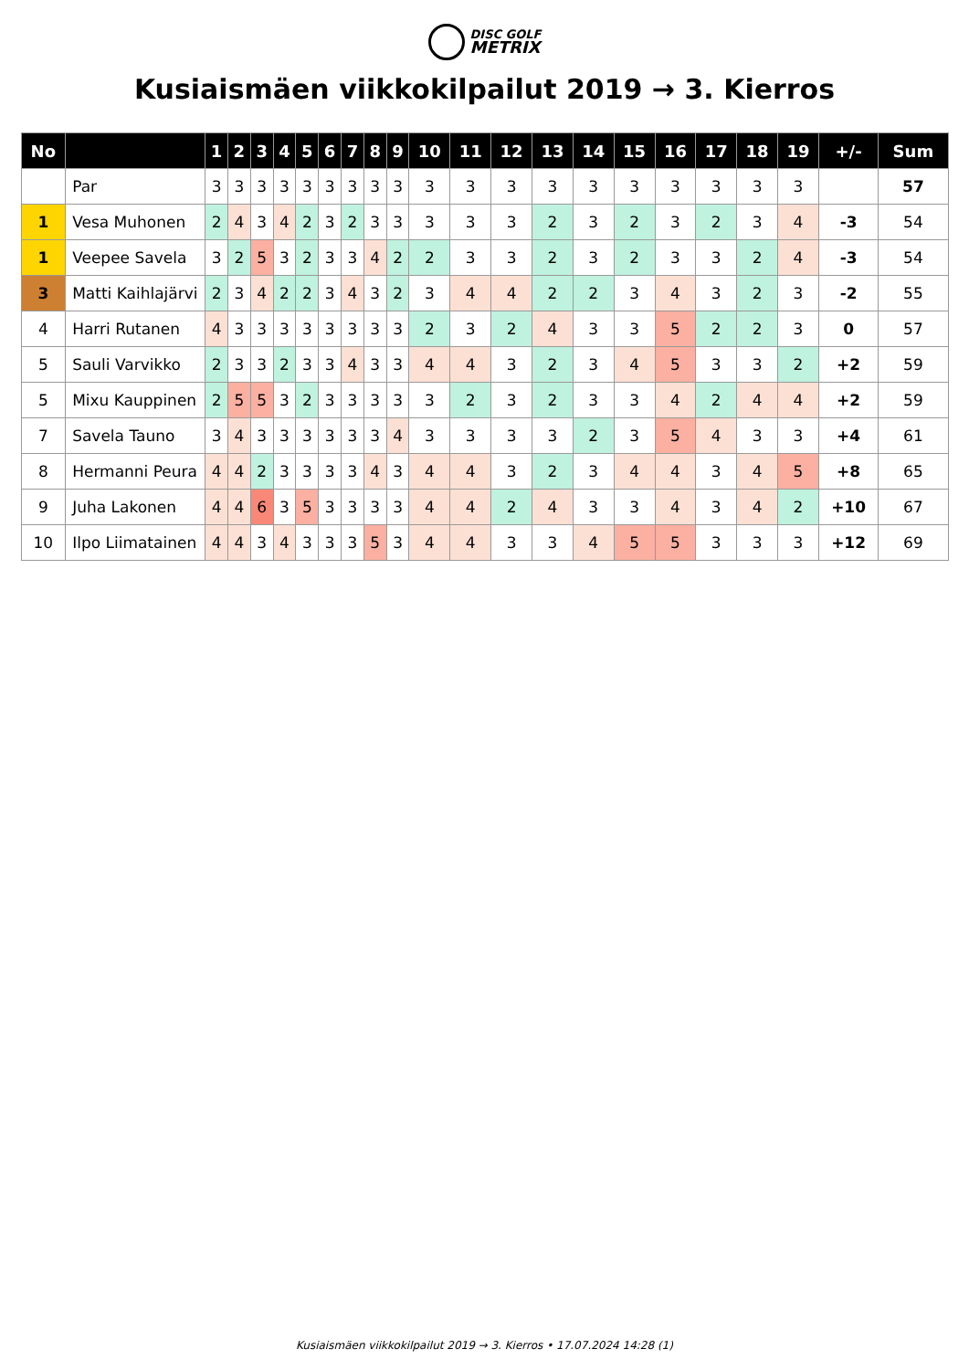DISC GOLF
METRIX
Kusiaismäen viikkokilpailut 2019 → 3. Kierros
| No | | 1 | 2 | 3 | 4 | 5 | 6 | 7 | 8 | 9 | 10 | 11 | 12 | 13 | 14 | 15 | 16 | 17 | 18 | 19 | +/- | Sum |
| --- | --- | --- | --- | --- | --- | --- | --- | --- | --- | --- | --- | --- | --- | --- | --- | --- | --- | --- | --- | --- | --- | --- |
| | Par | 3 | 3 | 3 | 3 | 3 | 3 | 3 | 3 | 3 | 3 | 3 | 3 | 3 | 3 | 3 | 3 | 3 | 3 | 3 | | 57 |
| 1 | Vesa Muhonen | 2 | 4 | 3 | 4 | 2 | 3 | 2 | 3 | 3 | 3 | 3 | 3 | 2 | 3 | 2 | 3 | 2 | 3 | 4 | -3 | 54 |
| 1 | Veepee Savela | 3 | 2 | 5 | 3 | 2 | 3 | 3 | 4 | 2 | 2 | 3 | 3 | 2 | 3 | 2 | 3 | 3 | 2 | 4 | -3 | 54 |
| 3 | Matti Kaihlajärvi | 2 | 3 | 4 | 2 | 2 | 3 | 4 | 3 | 2 | 3 | 4 | 4 | 2 | 2 | 3 | 4 | 3 | 2 | 3 | -2 | 55 |
| 4 | Harri Rutanen | 4 | 3 | 3 | 3 | 3 | 3 | 3 | 3 | 3 | 2 | 3 | 2 | 4 | 3 | 3 | 5 | 2 | 2 | 3 | 0 | 57 |
| 5 | Sauli Varvikko | 2 | 3 | 3 | 2 | 3 | 3 | 4 | 3 | 3 | 4 | 4 | 3 | 2 | 3 | 4 | 5 | 3 | 3 | 2 | +2 | 59 |
| 5 | Mixu Kauppinen | 2 | 5 | 5 | 3 | 2 | 3 | 3 | 3 | 3 | 3 | 2 | 3 | 2 | 3 | 3 | 4 | 2 | 4 | 4 | +2 | 59 |
| 7 | Savela Tauno | 3 | 4 | 3 | 3 | 3 | 3 | 3 | 3 | 4 | 3 | 3 | 3 | 3 | 2 | 3 | 5 | 4 | 3 | 3 | +4 | 61 |
| 8 | Hermanni Peura | 4 | 4 | 2 | 3 | 3 | 3 | 3 | 4 | 3 | 4 | 4 | 3 | 2 | 3 | 4 | 4 | 3 | 4 | 5 | +8 | 65 |
| 9 | Juha Lakonen | 4 | 4 | 6 | 3 | 5 | 3 | 3 | 3 | 3 | 4 | 4 | 2 | 4 | 3 | 3 | 4 | 3 | 4 | 2 | +10 | 67 |
| 10 | Ilpo Liimatainen | 4 | 4 | 3 | 4 | 3 | 3 | 3 | 5 | 3 | 4 | 4 | 3 | 3 | 4 | 5 | 5 | 3 | 3 | 3 | +12 | 69 |
Kusiaismäen viikkokilpailut 2019 → 3. Kierros • 17.07.2024 14:28 (1)